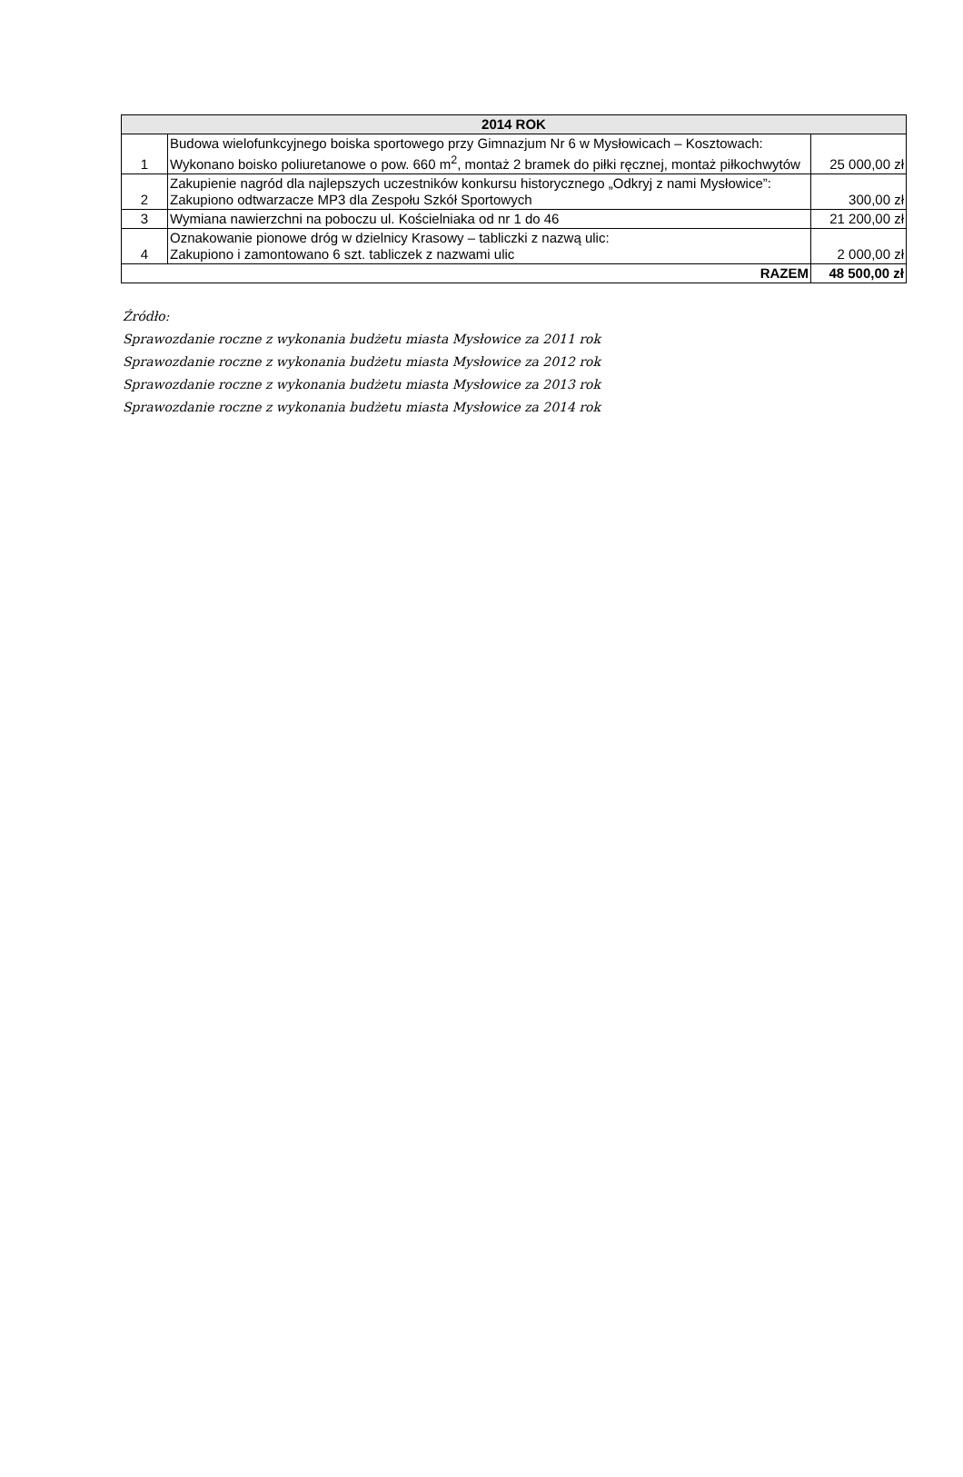| 2014 ROK | | |
| --- | --- | --- |
| 1 | Budowa wielofunkcyjnego boiska sportowego przy Gimnazjum Nr 6 w Mysłowicach – Kosztowach: Wykonano boisko poliuretanowe o pow. 660 m<sup>2</sup>, montaż 2 bramek do piłki ręcznej, montaż piłkochwytów | 25 000,00 zł |
| 2 | Zakupienie nagród dla najlepszych uczestników konkursu historycznego „Odkryj z nami Mysłowice”: Zakupiono odtwarzacze MP3 dla Zespołu Szkół Sportowych | 300,00 zł |
| 3 | Wymiana nawierzchni na poboczu ul. Kościelniaka od nr 1 do 46 | 21 200,00 zł |
| 4 | Oznakowanie pionowe dróg w dzielnicy Krasowy – tabliczki z nazwą ulic: Zakupiono i zamontowano 6 szt. tabliczek z nazwami ulic | 2 000,00 zł |
| RAZEM | | 48 500,00 zł |
Źródło:
Sprawozdanie roczne z wykonania budżetu miasta Mysłowice za 2011 rok
Sprawozdanie roczne z wykonania budżetu miasta Mysłowice za 2012 rok
Sprawozdanie roczne z wykonania budżetu miasta Mysłowice za 2013 rok
Sprawozdanie roczne z wykonania budżetu miasta Mysłowice za 2014 rok